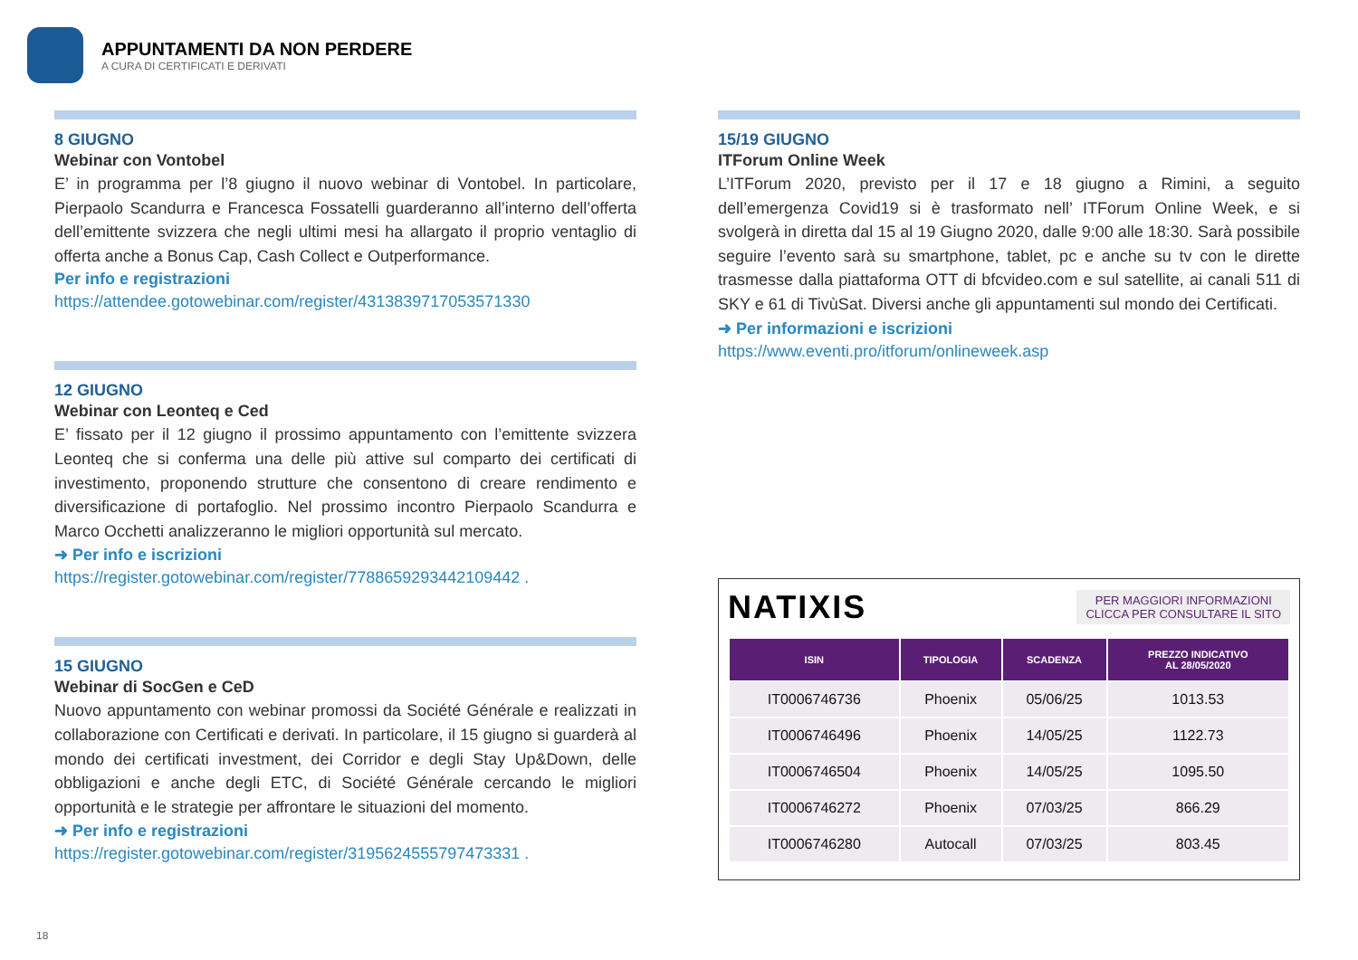APPUNTAMENTI DA NON PERDERE
A CURA DI CERTIFICATI E DERIVATI
8 GIUGNO
Webinar con Vontobel
E’ in programma per l’8 giugno il nuovo webinar di Vontobel. In particolare, Pierpaolo Scandurra e Francesca Fossatelli guarderanno all’interno dell’offerta dell’emittente svizzera che negli ultimi mesi ha allargato il proprio ventaglio di offerta anche a Bonus Cap, Cash Collect e Outperformance.
Per info e registrazioni
https://attendee.gotowebinar.com/register/4313839717053571330
12 GIUGNO
Webinar con Leonteq e Ced
E’ fissato per il 12 giugno il prossimo appuntamento con l’emittente svizzera Leonteq che si conferma una delle più attive sul comparto dei certificati di investimento, proponendo strutture che consentono di creare rendimento e diversificazione di portafoglio. Nel prossimo incontro Pierpaolo Scandurra e Marco Occhetti analizzeranno le migliori opportunità sul mercato.
➜ Per info e iscrizioni
https://register.gotowebinar.com/register/7788659293442109442 .
15 GIUGNO
Webinar di SocGen e CeD
Nuovo appuntamento con webinar promossi da Société Générale e realizzati in collaborazione con Certificati e derivati. In particolare, il 15 giugno si guarderà al mondo dei certificati investment, dei Corridor e degli Stay Up&Down, delle obbligazioni e anche degli ETC, di Société Générale cercando le migliori opportunità e le strategie per affrontare le situazioni del momento.
➜ Per info e registrazioni
https://register.gotowebinar.com/register/3195624555797473331 .
15/19 GIUGNO
ITForum Online Week
L’ITForum 2020, previsto per il 17 e 18 giugno a Rimini, a seguito dell’emergenza Covid19 si è trasformato nell’ ITForum Online Week, e si svolgerà in diretta dal 15 al 19 Giugno 2020, dalle 9:00 alle 18:30. Sarà possibile seguire l’evento sarà su smartphone, tablet, pc e anche su tv con le dirette trasmesse dalla piattaforma OTT di bfcvideo.com e sul satellite, ai canali 511 di SKY e 61 di TivùSat. Diversi anche gli appuntamenti sul mondo dei Certificati.
➜ Per informazioni e iscrizioni
https://www.eventi.pro/itforum/onlineweek.asp
NATIXIS
PER MAGGIORI INFORMAZIONI
CLICCA PER CONSULTARE IL SITO
| ISIN | TIPOLOGIA | SCADENZA | PREZZO INDICATIVO AL 28/05/2020 |
| --- | --- | --- | --- |
| IT0006746736 | Phoenix | 05/06/25 | 1013.53 |
| IT0006746496 | Phoenix | 14/05/25 | 1122.73 |
| IT0006746504 | Phoenix | 14/05/25 | 1095.50 |
| IT0006746272 | Phoenix | 07/03/25 | 866.29 |
| IT0006746280 | Autocall | 07/03/25 | 803.45 |
18